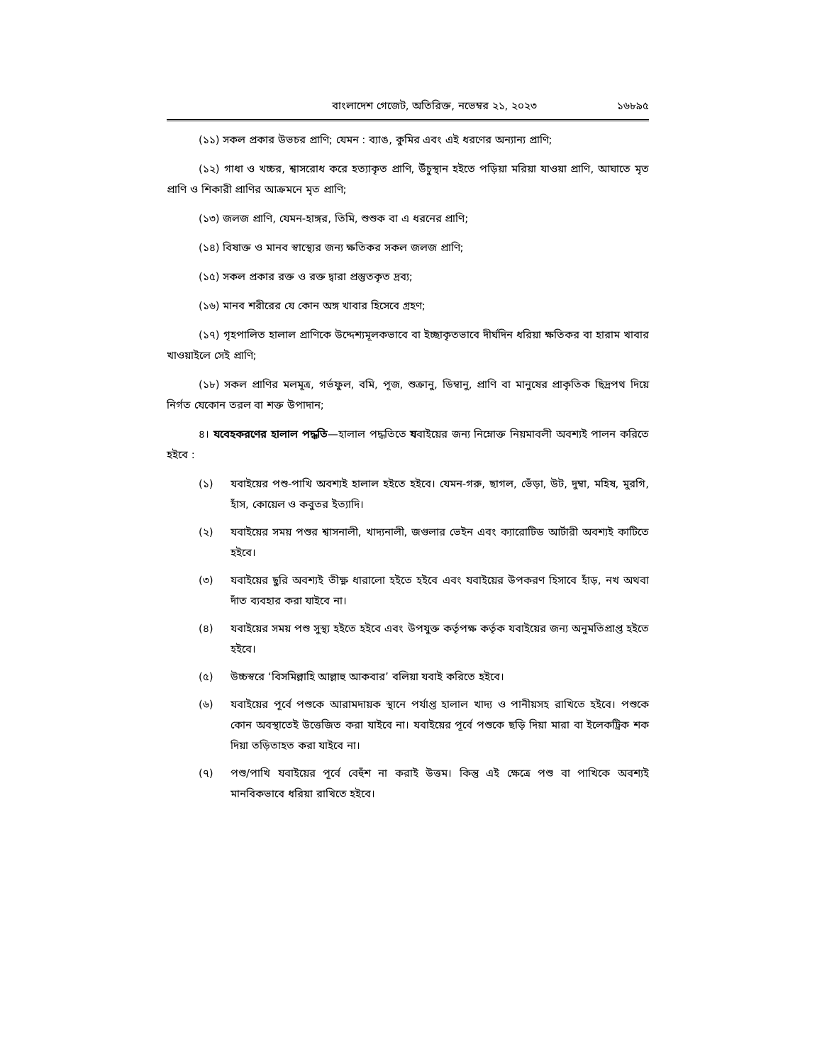বাংলাদেশ গেজেট, অতিরিক্ত, নভেম্বর ২১, ২০২৩ ১৬৮৯৫
(১১) সকল প্রকার উভচর প্রাণি; যেমন : ব্যাঙ, কুমির এবং এই ধরণের অন্যান্য প্রাণি;
(১২) গাধা ও খচ্চর, শ্বাসরোধ করে হত্যাকৃত প্রাণি, উঁচুস্থান হইতে পড়িয়া মরিয়া যাওয়া প্রাণি, আঘাতে মৃত প্রাণি ও শিকারী প্রাণির আক্রমনে মৃত প্রাণি;
(১৩) জলজ প্রাণি, যেমন-হাঙ্গর, তিমি, শুশুক বা এ ধরনের প্রাণি;
(১৪) বিষাক্ত ও মানব স্বাস্থ্যের জন্য ক্ষতিকর সকল জলজ প্রাণি;
(১৫) সকল প্রকার রক্ত ও রক্ত দ্বারা প্রস্তুতকৃত দ্রব্য;
(১৬) মানব শরীরের যে কোন অঙ্গ খাবার হিসেবে গ্রহণ;
(১৭) গৃহপালিত হালাল প্রাণিকে উদ্দেশ্যমূলকভাবে বা ইচ্ছাকৃতভাবে দীর্ঘদিন ধরিয়া ক্ষতিকর বা হারাম খাবার খাওয়াইলে সেই প্রাণি;
(১৮) সকল প্রাণির মলমূত্র, গর্ভফুল, বমি, পূজ, শুক্রানু, ডিম্বানু, প্রাণি বা মানুষের প্রাকৃতিক ছিদ্রপথ দিয়ে নির্গত যেকোন তরল বা শক্ত উপাদান;
৪। যবেহকরণের হালাল পদ্ধতি—হালাল পদ্ধতিতে যবাইয়ের জন্য নিম্নোক্ত নিয়মাবলী অবশ্যই পালন করিতে হইবে :
(১) যবাইয়ের পশু-পাখি অবশ্যই হালাল হইতে হইবে। যেমন-গরু, ছাগল, ভেঁড়া, উট, দুম্বা, মহিষ, মুরগি, হাঁস, কোয়েল ও কবুতর ইত্যাদি।
(২) যবাইয়ের সময় পশুর শ্বাসনালী, খাদ্যনালী, জগুলার ভেইন এবং ক্যারোটিড আর্টারী অবশ্যই কাটিতে হইবে।
(৩) যবাইয়ের ছুরি অবশ্যই তীক্ষ্ণ ধারালো হইতে হইবে এবং যবাইয়ের উপকরণ হিসাবে হাঁড়, নখ অথবা দাঁত ব্যবহার করা যাইবে না।
(৪) যবাইয়ের সময় পশু সুস্থ্য হইতে হইবে এবং উপযুক্ত কর্তৃপক্ষ কর্তৃক যবাইয়ের জন্য অনুমতিপ্রাপ্ত হইতে হইবে।
(৫) উচ্চস্বরে ‘বিসমিল্লাহি আল্লাহু আকবার’ বলিয়া যবাই করিতে হইবে।
(৬) যবাইয়ের পূর্বে পশুকে আরামদায়ক স্থানে পর্যাপ্ত হালাল খাদ্য ও পানীয়সহ রাখিতে হইবে। পশুকে কোন অবস্থাতেই উত্তেজিত করা যাইবে না। যবাইয়ের পূর্বে পশুকে ছড়ি দিয়া মারা বা ইলেকট্রিক শক দিয়া তড়িতাহত করা যাইবে না।
(৭) পশু/পাখি যবাইয়ের পূর্বে বেহুঁশ না করাই উত্তম। কিন্তু এই ক্ষেত্রে পশু বা পাখিকে অবশ্যই মানবিকভাবে ধরিয়া রাখিতে হইবে।